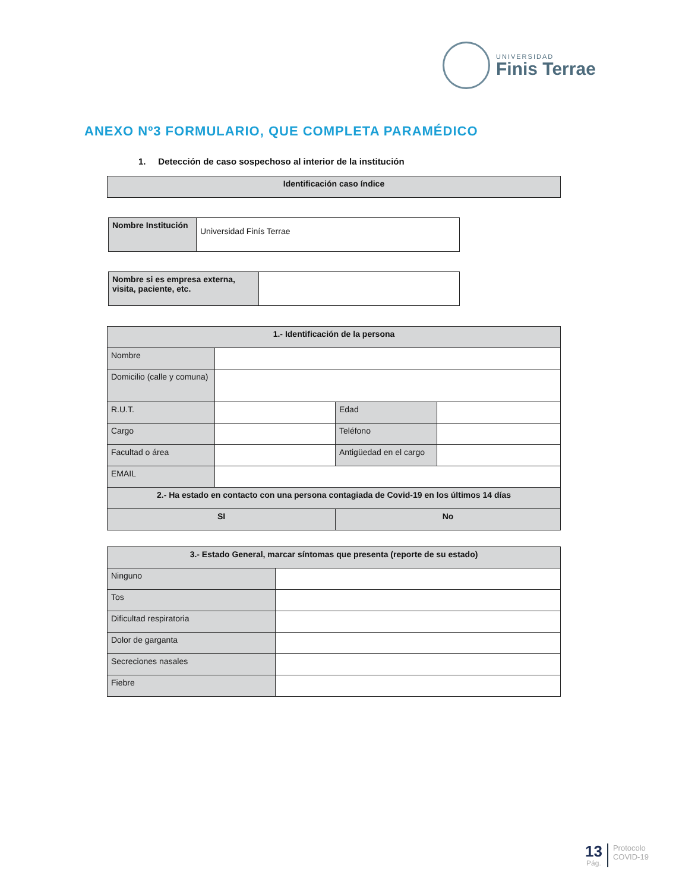UNIVERSIDAD
Finis Terrae
ANEXO Nº3 FORMULARIO, QUE COMPLETA PARAMÉDICO
1. Detección de caso sospechoso al interior de la institución
| Identificación caso índice |
| Nombre Institución | Universidad Finís Terrae |
| Nombre si es empresa externa, visita, paciente, etc. | |
| 1.- Identificación de la persona | | | |
| Nombre | | | |
| Domicilio (calle y comuna) | | | |
| R.U.T. | | Edad | |
| Cargo | | Teléfono | |
| Facultad o área | | Antigüedad en el cargo | |
| EMAIL | | | |
| 2.- Ha estado en contacto con una persona contagiada de Covid-19 en los últimos 14 días | | | |
| SI | | No | |
| 3.- Estado General, marcar síntomas que presenta (reporte de su estado) | |
| Ninguno | |
| Tos | |
| Dificultad respiratoria | |
| Dolor de garganta | |
| Secreciones nasales | |
| Fiebre | |
13
Pág.
Protocolo
COVID-19